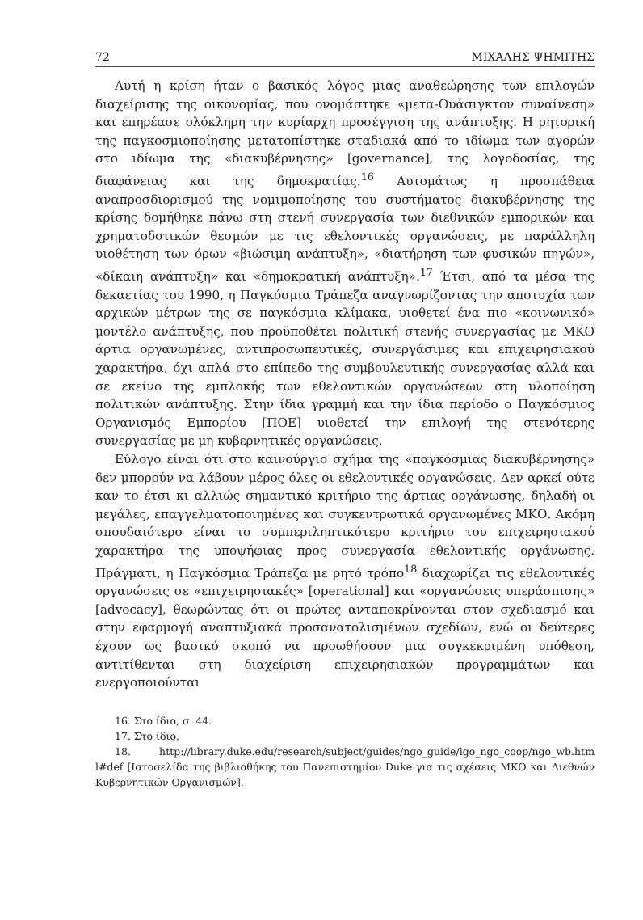72 ΜΙΧΑΛΗΣ ΨΗΜΙΤΗΣ
Αυτή η κρίση ήταν ο βασικός λόγος μιας αναθεώρησης των επιλογών διαχείρισης της οικονομίας, που ονομάστηκε «μετα-Ουάσιγκτον συναίνεση» και επηρέασε ολόκληρη την κυρίαρχη προσέγγιση της ανάπτυξης. Η ρητορική της παγκοσμιοποίησης μετατοπίστηκε σταδιακά από το ιδίωμα των αγορών στο ιδίωμα της «διακυβέρνησης» [governance], της λογοδοσίας, της διαφάνειας και της δημοκρατίας.<sup>16</sup> Αυτομάτως η προσπάθεια αναπροσδιορισμού της νομιμοποίησης του συστήματος διακυβέρνησης της κρίσης δομήθηκε πάνω στη στενή συνεργασία των διεθνικών εμπορικών και χρηματοδοτικών θεσμών με τις εθελοντικές οργανώσεις, με παράλληλη υιοθέτηση των όρων «βιώσιμη ανάπτυξη», «διατήρηση των φυσικών πηγών», «δίκαιη ανάπτυξη» και «δημοκρατική ανάπτυξη».<sup>17</sup> Έτσι, από τα μέσα της δεκαετίας του 1990, η Παγκόσμια Τράπεζα αναγνωρίζοντας την αποτυχία των αρχικών μέτρων της σε παγκόσμια κλίμακα, υιοθετεί ένα πιο «κοινωνικό» μοντέλο ανάπτυξης, που προϋποθέτει πολιτική στενής συνεργασίας με ΜΚΟ άρτια οργανωμένες, αντιπροσωπευτικές, συνεργάσιμες και επιχειρησιακού χαρακτήρα, όχι απλά στο επίπεδο της συμβουλευτικής συνεργασίας αλλά και σε εκείνο της εμπλοκής των εθελοντικών οργανώσεων στη υλοποίηση πολιτικών ανάπτυξης. Στην ίδια γραμμή και την ίδια περίοδο ο Παγκόσμιος Οργανισμός Εμπορίου [ΠΟΕ] υιοθετεί την επιλογή της στενότερης συνεργασίας με μη κυβερνητικές οργανώσεις.
Εύλογο είναι ότι στο καινούργιο σχήμα της «παγκόσμιας διακυβέρνησης» δεν μπορούν να λάβουν μέρος όλες οι εθελοντικές οργανώσεις. Δεν αρκεί ούτε καν το έτσι κι αλλιώς σημαντικό κριτήριο της άρτιας οργάνωσης, δηλαδή οι μεγάλες, επαγγελματοποιημένες και συγκεντρωτικά οργανωμένες ΜΚΟ. Ακόμη σπουδαιότερο είναι το συμπεριληπτικότερο κριτήριο του επιχειρησιακού χαρακτήρα της υποψήφιας προς συνεργασία εθελοντικής οργάνωσης. Πράγματι, η Παγκόσμια Τράπεζα με ρητό τρόπο<sup>18</sup> διαχωρίζει τις εθελοντικές οργανώσεις σε «επιχειρησιακές» [operational] και «οργανώσεις υπεράσπισης» [advocacy], θεωρώντας ότι οι πρώτες ανταποκρίνονται στον σχεδιασμό και στην εφαρμογή αναπτυξιακά προσανατολισμένων σχεδίων, ενώ οι δεύτερες έχουν ως βασικό σκοπό να προωθήσουν μια συγκεκριμένη υπόθεση, αντιτίθενται στη διαχείριση επιχειρησιακών προγραμμάτων και ενεργοποιούνται
16. Στο ίδιο, σ. 44.
17. Στο ίδιο.
18. http://library.duke.edu/research/subject/guides/ngo_guide/igo_ngo_coop/ngo_wb.htm l#def [Ιστοσελίδα της βιβλιοθήκης του Πανεπιστημίου Duke για τις σχέσεις ΜΚΟ και Διεθνών Κυβερνητικών Οργανισμών].